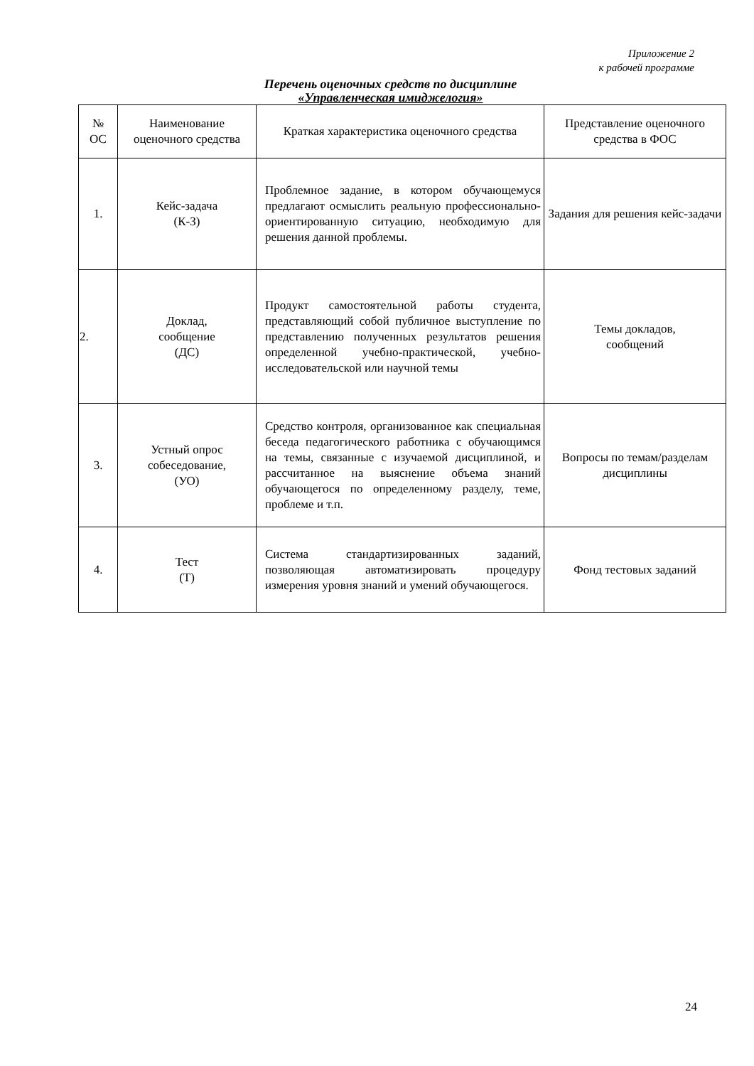Приложение 2
к рабочей программе
Перечень оценочных средств по дисциплине
«Управленческая имиджелогия»
| № ОС | Наименование оценочного средства | Краткая характеристика оценочного средства | Представление оценочного средства в ФОС |
| --- | --- | --- | --- |
| 1. | Кейс-задача (К-З) | Проблемное задание, в котором обучающемуся предлагают осмыслить реальную профессионально- ориентированную ситуацию, необходимую для решения данной проблемы. | Задания для решения кейс-задачи |
| 2. | Доклад, сообщение (ДС) | Продукт самостоятельной работы студента, представляющий собой публичное выступление по представлению полученных результатов решения определенной учебно-практической, учебно-исследовательской или научной темы | Темы докладов, сообщений |
| 3. | Устный опрос собеседование, (УО) | Средство контроля, организованное как специальная беседа педагогического работника с обучающимся на темы, связанные с изучаемой дисциплиной, и рассчитанное на выяснение объема знаний обучающегося по определенному разделу, теме, проблеме и т.п. | Вопросы по темам/разделам дисциплины |
| 4. | Тест (Т) | Система стандартизированных заданий, позволяющая автоматизировать процедуру измерения уровня знаний и умений обучающегося. | Фонд тестовых заданий |
24